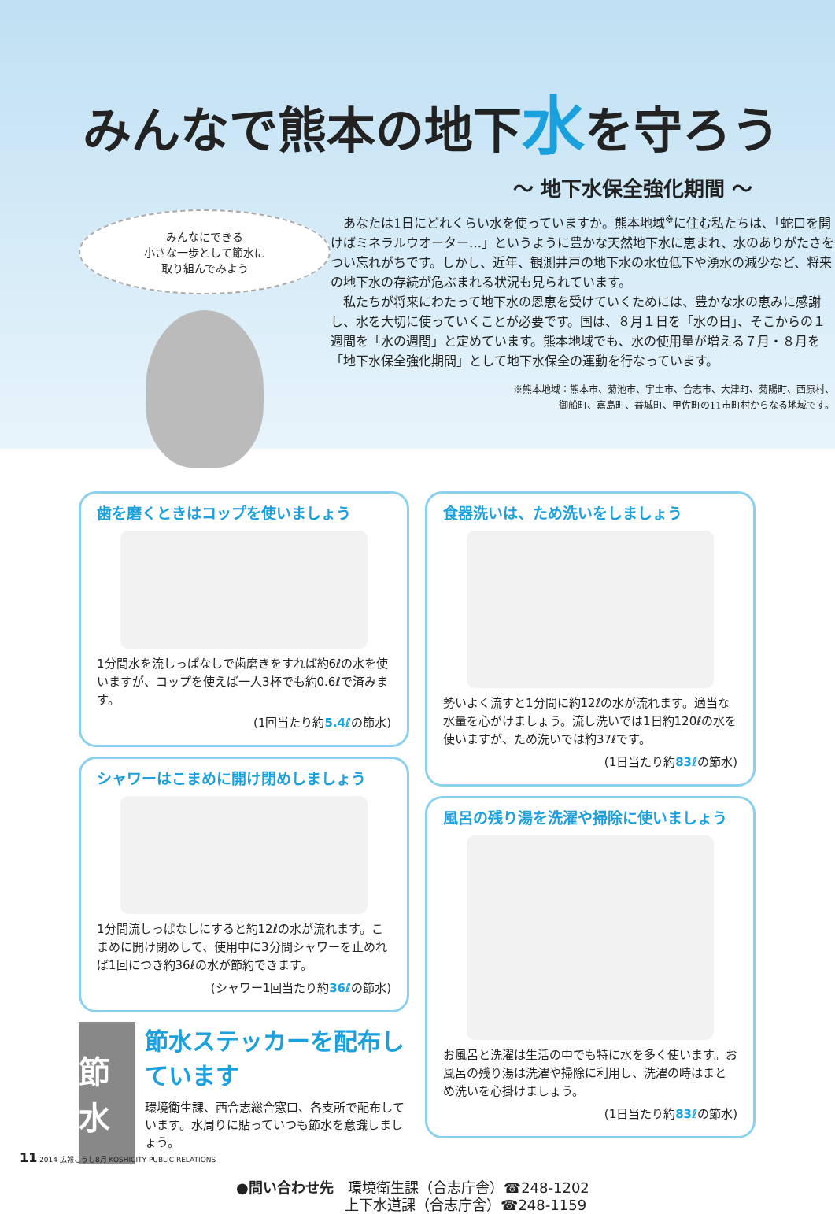みんなで熊本の地下水を守ろう
～ 地下水保全強化期間 ～
みんなにできる
小さな一歩として節水に
取り組んでみよう
あなたは1日にどれくらい水を使っていますか。熊本地域<sup>※</sup>に住む私たちは、「蛇口を開けばミネラルウオーター…」というように豊かな天然地下水に恵まれ、水のありがたさをつい忘れがちです。しかし、近年、観測井戸の地下水の水位低下や湧水の減少など、将来の地下水の存続が危ぶまれる状況も見られています。
私たちが将来にわたって地下水の恩恵を受けていくためには、豊かな水の恵みに感謝し、水を大切に使っていくことが必要です。国は、８月１日を「水の日」、そこからの１週間を「水の週間」と定めています。熊本地域でも、水の使用量が増える７月・８月を「地下水保全強化期間」として地下水保全の運動を行なっています。
※熊本地域：熊本市、菊池市、宇土市、合志市、大津町、菊陽町、西原村、
御船町、嘉島町、益城町、甲佐町の11市町村からなる地域です。
歯を磨くときはコップを使いましょう
1分間水を流しっぱなしで歯磨きをすれば約6ℓの水を使いますが、コップを使えば一人3杯でも約0.6ℓで済みます。
(1回当たり約5.4ℓの節水)
シャワーはこまめに開け閉めしましょう
1分間流しっぱなしにすると約12ℓの水が流れます。こまめに開け閉めして、使用中に3分間シャワーを止めれば1回につき約36ℓの水が節約できます。
(シャワー1回当たり約36ℓの節水)
節水
節水ステッカーを配布しています
環境衛生課、西合志総合窓口、各支所で配布しています。水周りに貼っていつも節水を意識しましょう。
食器洗いは、ため洗いをしましょう
勢いよく流すと1分間に約12ℓの水が流れます。適当な水量を心がけましょう。流し洗いでは1日約120ℓの水を使いますが、ため洗いでは約37ℓです。
(1日当たり約83ℓの節水)
風呂の残り湯を洗濯や掃除に使いましょう
お風呂と洗濯は生活の中でも特に水を多く使います。お風呂の残り湯は洗濯や掃除に利用し、洗濯の時はまとめ洗いを心掛けましょう。
(1日当たり約83ℓの節水)
●問い合わせ先　環境衛生課（合志庁舎）☎248-1202
上下水道課（合志庁舎）☎248-1159
11 2014 広報こうし8月 KOSHICITY PUBLIC RELATIONS